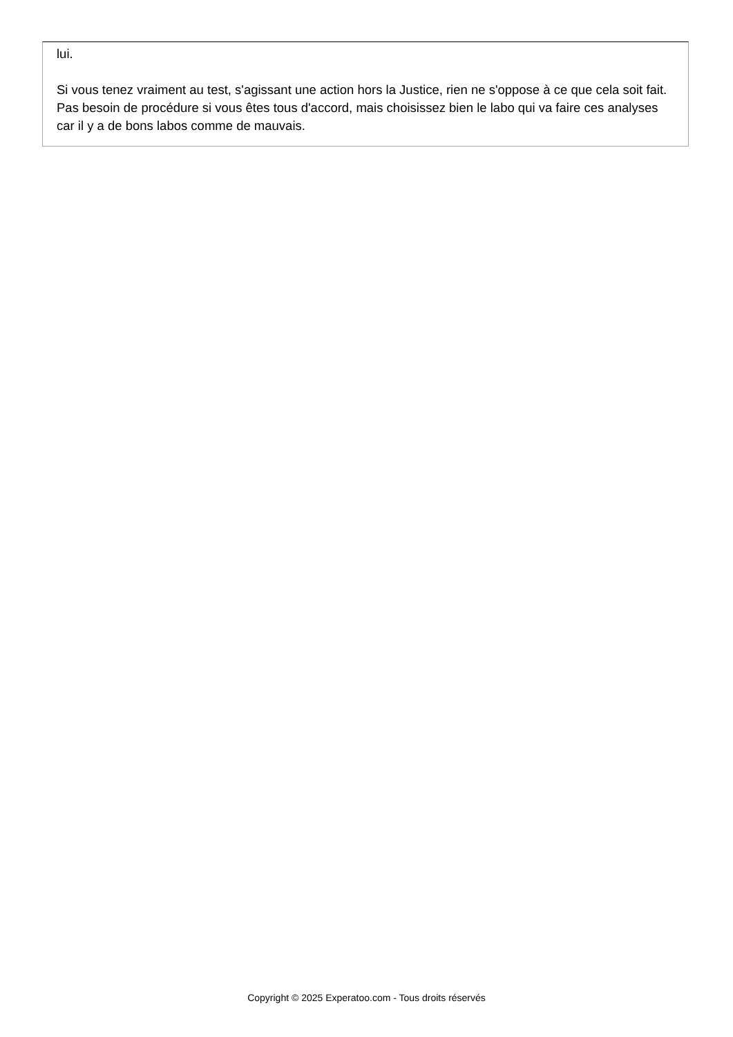lui.
Si vous tenez vraiment au test, s'agissant une action hors la Justice, rien ne s'oppose à ce que cela soit fait. Pas besoin de procédure si vous êtes tous d'accord, mais choisissez bien le labo qui va faire ces analyses car il y a de bons labos comme de mauvais.
Copyright © 2025 Experatoo.com - Tous droits réservés